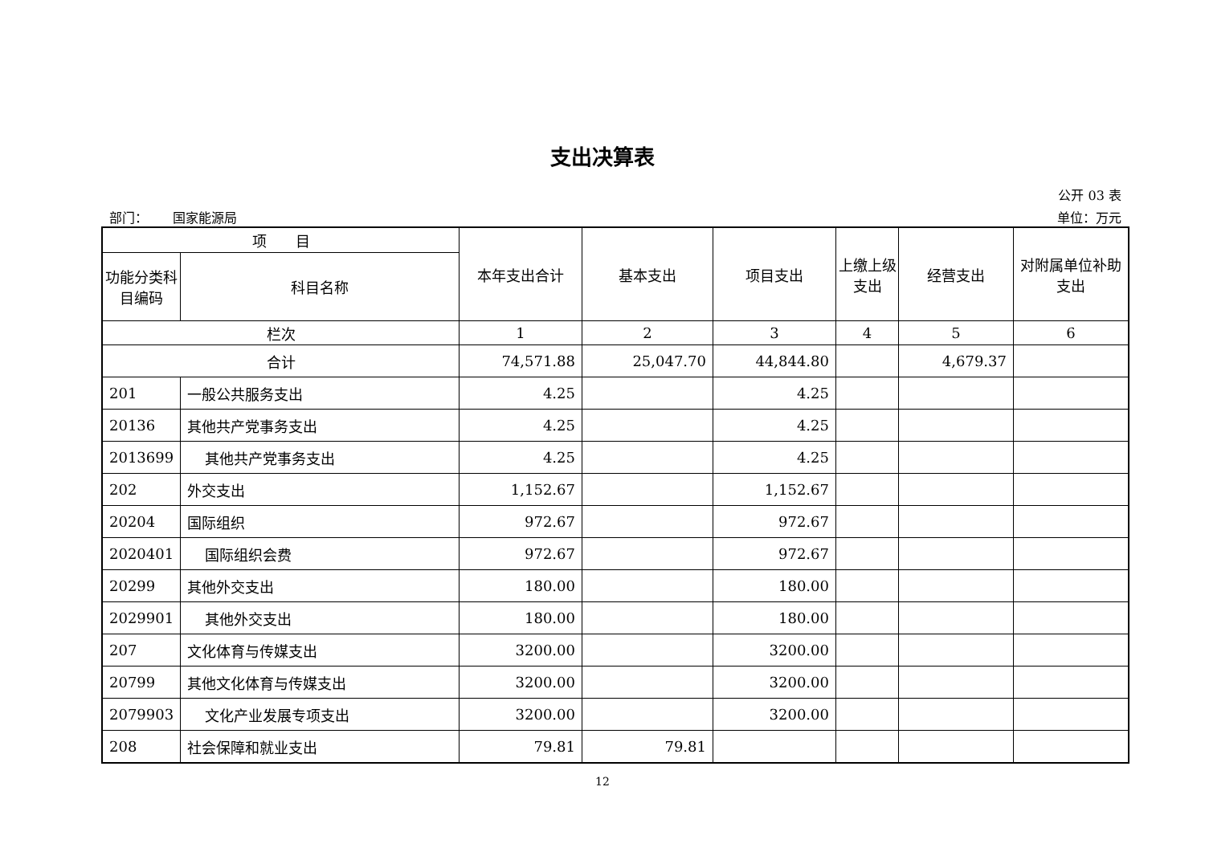支出决算表
公开 03 表
部门： 国家能源局 单位：万元
| 项 目 | | 本年支出合计 | 基本支出 | 项目支出 | 上缴上级支出 | 经营支出 | 对附属单位补助支出 |
| --- | --- | --- | --- | --- | --- | --- | --- |
| 功能分类科目编码 | 科目名称 | | | | | | |
| 栏次 | | 1 | 2 | 3 | 4 | 5 | 6 |
| 合计 | | 74,571.88 | 25,047.70 | 44,844.80 | | 4,679.37 | |
| 201 | 一般公共服务支出 | 4.25 | | 4.25 | | | |
| 20136 | 其他共产党事务支出 | 4.25 | | 4.25 | | | |
| 2013699 | 其他共产党事务支出 | 4.25 | | 4.25 | | | |
| 202 | 外交支出 | 1,152.67 | | 1,152.67 | | | |
| 20204 | 国际组织 | 972.67 | | 972.67 | | | |
| 2020401 | 国际组织会费 | 972.67 | | 972.67 | | | |
| 20299 | 其他外交支出 | 180.00 | | 180.00 | | | |
| 2029901 | 其他外交支出 | 180.00 | | 180.00 | | | |
| 207 | 文化体育与传媒支出 | 3200.00 | | 3200.00 | | | |
| 20799 | 其他文化体育与传媒支出 | 3200.00 | | 3200.00 | | | |
| 2079903 | 文化产业发展专项支出 | 3200.00 | | 3200.00 | | | |
| 208 | 社会保障和就业支出 | 79.81 | 79.81 | | | | |
12